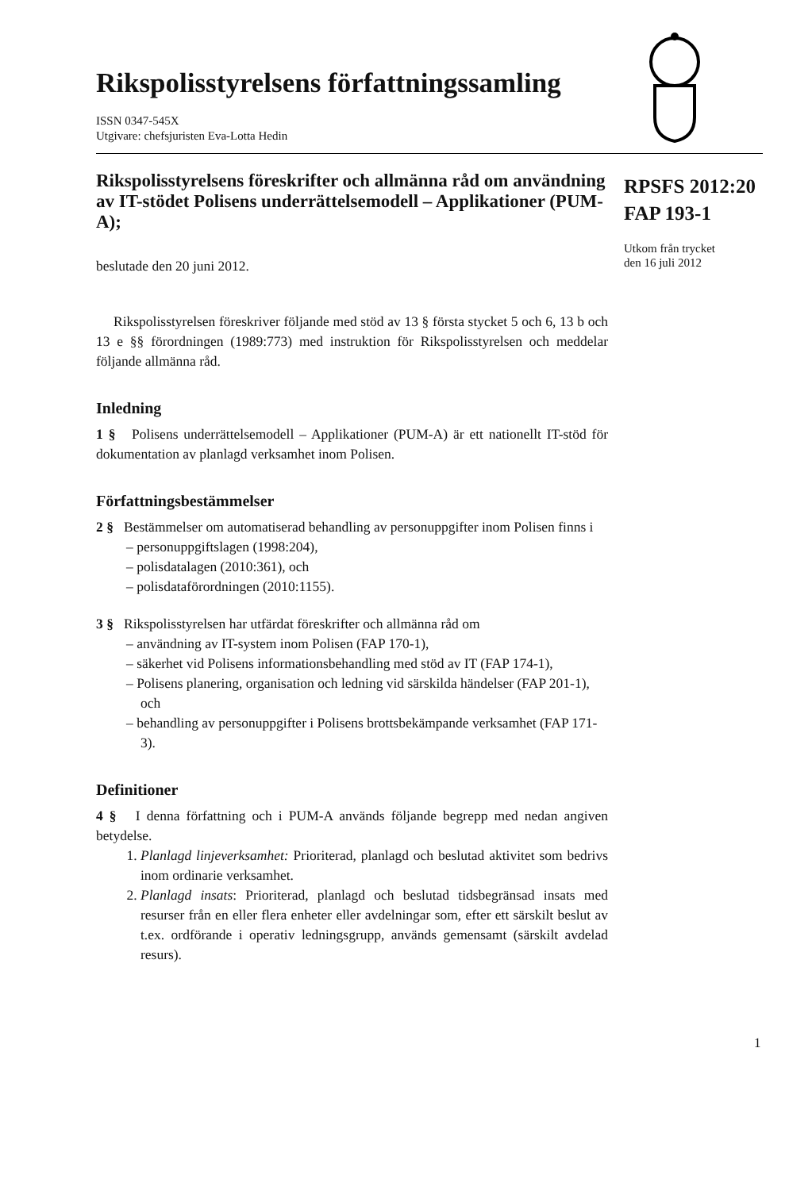Rikspolisstyrelsens författningssamling
ISSN 0347-545X
Utgivare: chefsjuristen Eva-Lotta Hedin
Rikspolisstyrelsens föreskrifter och allmänna råd om användning av IT-stödet Polisens underrättelsemodell – Applikationer (PUM-A);
beslutade den 20 juni 2012.
Rikspolisstyrelsen föreskriver följande med stöd av 13 § första stycket 5 och 6, 13 b och 13 e §§ förordningen (1989:773) med instruktion för Rikspolisstyrelsen och meddelar följande allmänna råd.
Inledning
1 § Polisens underrättelsemodell – Applikationer (PUM-A) är ett nationellt IT-stöd för dokumentation av planlagd verksamhet inom Polisen.
Författningsbestämmelser
2 § Bestämmelser om automatiserad behandling av personuppgifter inom Polisen finns i
– personuppgiftslagen (1998:204),
– polisdatalagen (2010:361), och
– polisdataförordningen (2010:1155).
3 § Rikspolisstyrelsen har utfärdat föreskrifter och allmänna råd om
– användning av IT-system inom Polisen (FAP 170-1),
– säkerhet vid Polisens informationsbehandling med stöd av IT (FAP 174-1),
– Polisens planering, organisation och ledning vid särskilda händelser (FAP 201-1), och
– behandling av personuppgifter i Polisens brottsbekämpande verksamhet (FAP 171-3).
Definitioner
4 § I denna författning och i PUM-A används följande begrepp med nedan angiven betydelse.
1. Planlagd linjeverksamhet: Prioriterad, planlagd och beslutad aktivitet som bedrivs inom ordinarie verksamhet.
2. Planlagd insats: Prioriterad, planlagd och beslutad tidsbegränsad insats med resurser från en eller flera enheter eller avdelningar som, efter ett särskilt beslut av t.ex. ordförande i operativ ledningsgrupp, används gemensamt (särskilt avdelad resurs).
RPSFS 2012:20
FAP 193-1
Utkom från trycket
den 16 juli 2012
1